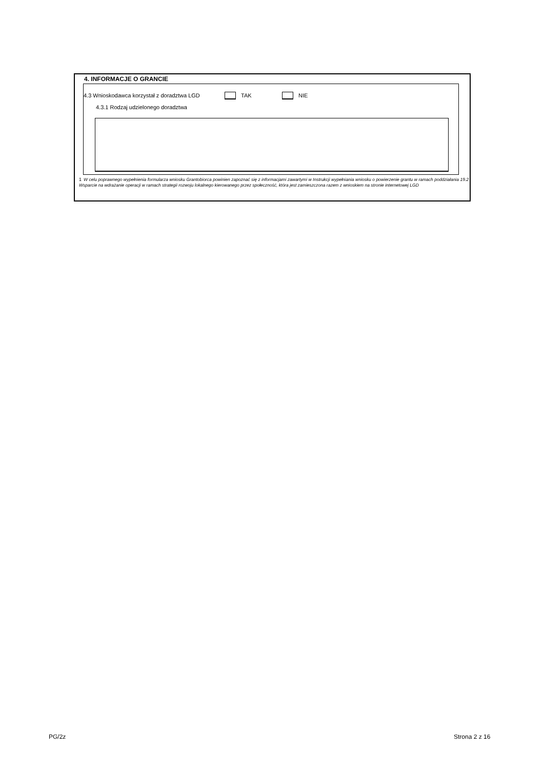4. INFORMACJE O GRANCIE
4.3 Wnioskodawca korzystał z doradztwa LGD TAK NIE
4.3.1 Rodzaj udzielonego doradztwa
<sup>1</sup> W celu poprawnego wypełnienia formularza wniosku Grantobiorca powinien zapoznać się z informacjami zawartymi w Instrukcji wypełniania wniosku o powierzenie grantu w ramach poddziałania 19.2 Wsparcie na wdrażanie operacji w ramach strategii rozwoju lokalnego kierowanego przez społeczność, która jest zamieszczona razem z wnioskiem na stronie internetowej LGD
PG/2z Strona 2 z 16